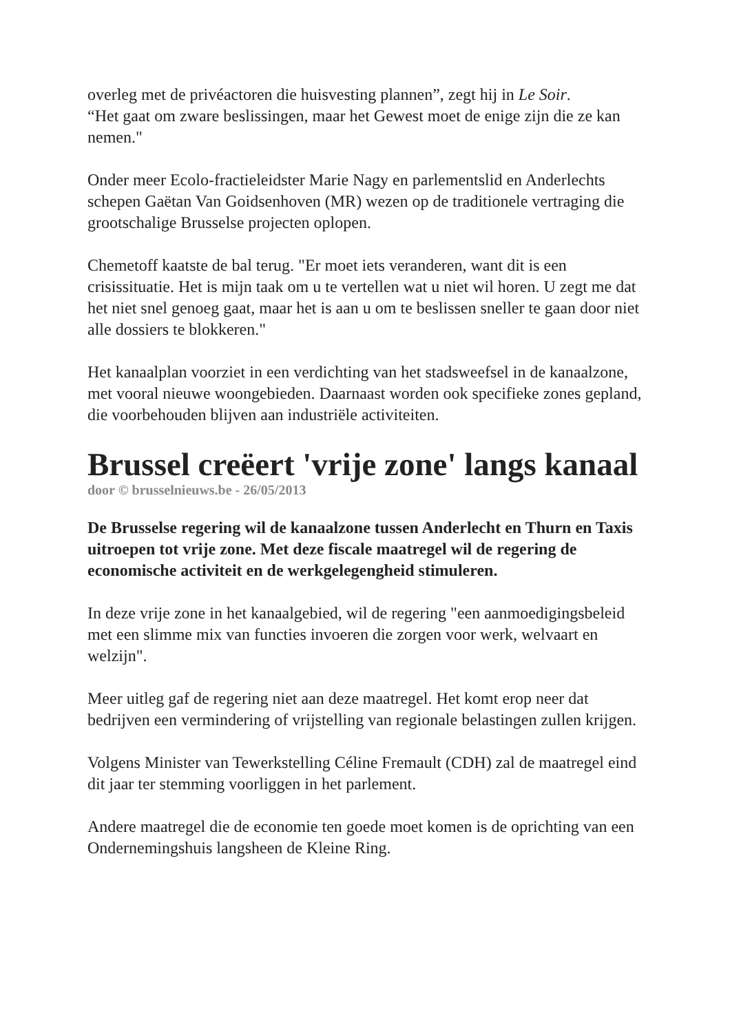overleg met de privéactoren die huisvesting plannen”, zegt hij in Le Soir.
“Het gaat om zware beslissingen, maar het Gewest moet de enige zijn die ze kan nemen."
Onder meer Ecolo-fractieleidster Marie Nagy en parlementslid en Anderlechts schepen Gaëtan Van Goidsenhoven (MR) wezen op de traditionele vertraging die grootschalige Brusselse projecten oplopen.
Chemetoff kaatste de bal terug. "Er moet iets veranderen, want dit is een crisissituatie. Het is mijn taak om u te vertellen wat u niet wil horen. U zegt me dat het niet snel genoeg gaat, maar het is aan u om te beslissen sneller te gaan door niet alle dossiers te blokkeren."
Het kanaalplan voorziet in een verdichting van het stadsweefsel in de kanaalzone, met vooral nieuwe woongebieden. Daarnaast worden ook specifieke zones gepland, die voorbehouden blijven aan industriële activiteiten.
Brussel creëert 'vrije zone' langs kanaal
door © brusselnieuws.be - 26/05/2013
De Brusselse regering wil de kanaalzone tussen Anderlecht en Thurn en Taxis uitroepen tot vrije zone. Met deze fiscale maatregel wil de regering de economische activiteit en de werkgelegengheid stimuleren.
In deze vrije zone in het kanaalgebied, wil de regering "een aanmoedigingsbeleid met een slimme mix van functies invoeren die zorgen voor werk, welvaart en welzijn".
Meer uitleg gaf de regering niet aan deze maatregel. Het komt erop neer dat bedrijven een vermindering of vrijstelling van regionale belastingen zullen krijgen.
Volgens Minister van Tewerkstelling Céline Fremault (CDH) zal de maatregel eind dit jaar ter stemming voorliggen in het parlement.
Andere maatregel die de economie ten goede moet komen is de oprichting van een Ondernemingshuis langsheen de Kleine Ring.